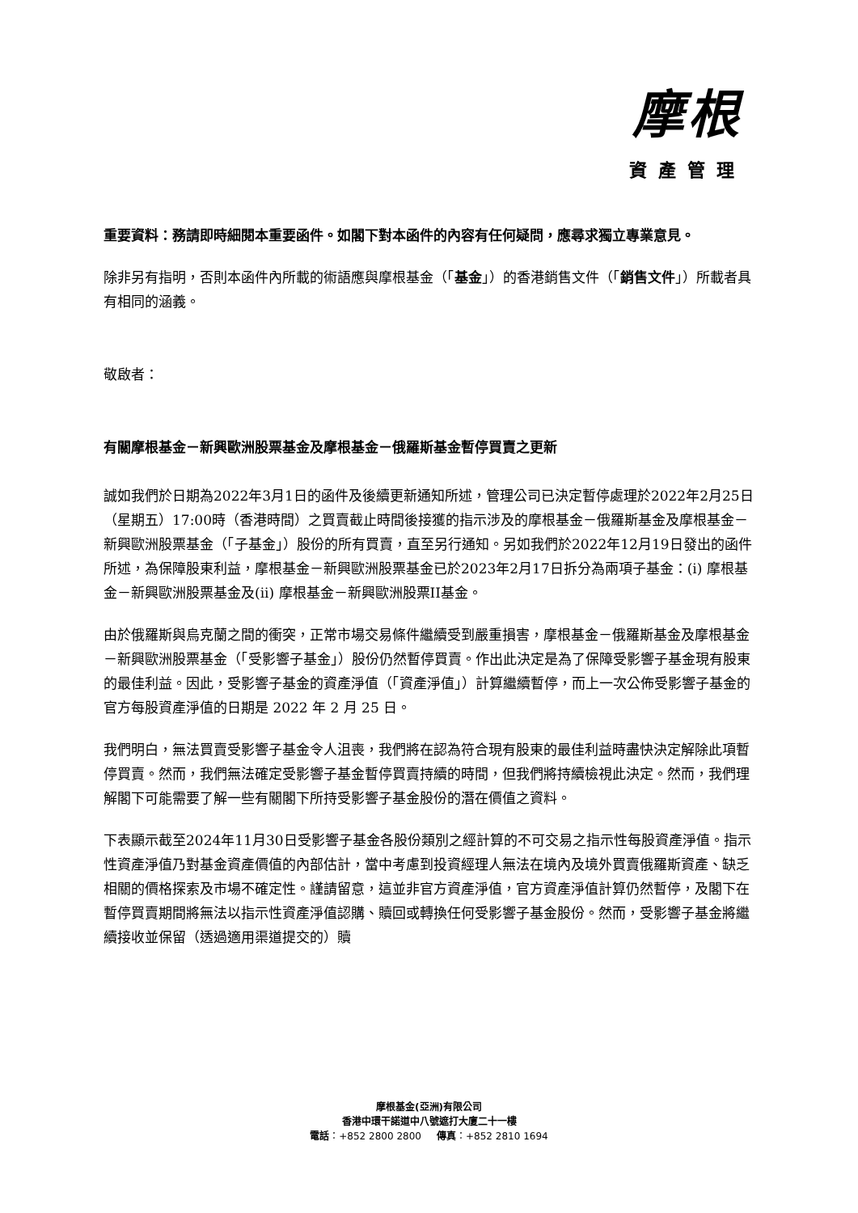摩根
資產管理
重要資料：務請即時細閱本重要函件。如閣下對本函件的內容有任何疑問，應尋求獨立專業意見。
除非另有指明，否則本函件內所載的術語應與摩根基金（「基金」）的香港銷售文件（「銷售文件」）所載者具有相同的涵義。
敬啟者：
有關摩根基金－新興歐洲股票基金及摩根基金－俄羅斯基金暫停買賣之更新
誠如我們於日期為2022年3月1日的函件及後續更新通知所述，管理公司已決定暫停處理於2022年2月25日（星期五）17:00時（香港時間）之買賣截止時間後接獲的指示涉及的摩根基金－俄羅斯基金及摩根基金－新興歐洲股票基金（「子基金」）股份的所有買賣，直至另行通知。另如我們於2022年12月19日發出的函件所述，為保障股東利益，摩根基金－新興歐洲股票基金已於2023年2月17日拆分為兩項子基金：(i) 摩根基金－新興歐洲股票基金及(ii) 摩根基金－新興歐洲股票II基金。
由於俄羅斯與烏克蘭之間的衝突，正常市場交易條件繼續受到嚴重損害，摩根基金－俄羅斯基金及摩根基金－新興歐洲股票基金（「受影響子基金」）股份仍然暫停買賣。作出此決定是為了保障受影響子基金現有股東的最佳利益。因此，受影響子基金的資產淨值（「資產淨值」）計算繼續暫停，而上一次公佈受影響子基金的官方每股資產淨值的日期是 2022 年 2 月 25 日。
我們明白，無法買賣受影響子基金令人沮喪，我們將在認為符合現有股東的最佳利益時盡快決定解除此項暫停買賣。然而，我們無法確定受影響子基金暫停買賣持續的時間，但我們將持續檢視此決定。然而，我們理解閣下可能需要了解一些有關閣下所持受影響子基金股份的潛在價值之資料。
下表顯示截至2024年11月30日受影響子基金各股份類別之經計算的不可交易之指示性每股資產淨值。指示性資產淨值乃對基金資產價值的內部估計，當中考慮到投資經理人無法在境內及境外買賣俄羅斯資產、缺乏相關的價格探索及市場不確定性。謹請留意，這並非官方資產淨值，官方資產淨值計算仍然暫停，及閣下在暫停買賣期間將無法以指示性資產淨值認購、贖回或轉換任何受影響子基金股份。然而，受影響子基金將繼續接收並保留（透過適用渠道提交的）贖
摩根基金(亞洲)有限公司
香港中環干諾道中八號遮打大廈二十一樓
電話：+852 2800 2800 傳真：+852 2810 1694